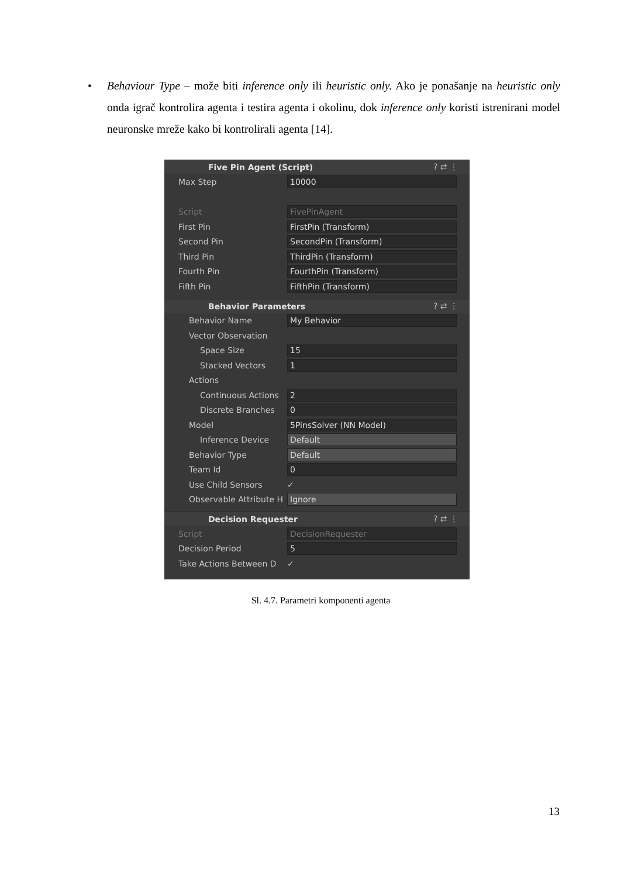• Behaviour Type – može biti inference only ili heuristic only. Ako je ponašanje na heuristic only onda igrač kontrolira agenta i testira agenta i okolinu, dok inference only koristi istrenirani model neuronske mreže kako bi kontrolirali agenta [14].
Five Pin Agent (Script)? ⇄ ⋮
Max Step 10000
Script FivePinAgent
First Pin FirstPin (Transform)
Second Pin SecondPin (Transform)
Third Pin ThirdPin (Transform)
Fourth Pin FourthPin (Transform)
Fifth Pin FifthPin (Transform)
Behavior Parameters? ⇄ ⋮
Behavior Name My Behavior
Vector Observation
Space Size 15
Stacked Vectors 1
Actions
Continuous Actions 2
Discrete Branches 0
Model 5PinsSolver (NN Model)
Inference Device Default
Behavior Type Default
Team Id 0
Use Child Sensors ✓
Observable Attribute H Ignore
Decision Requester? ⇄ ⋮
Script DecisionRequester
Decision Period 5
Take Actions Between D ✓
Sl. 4.7. Parametri komponenti agenta
13